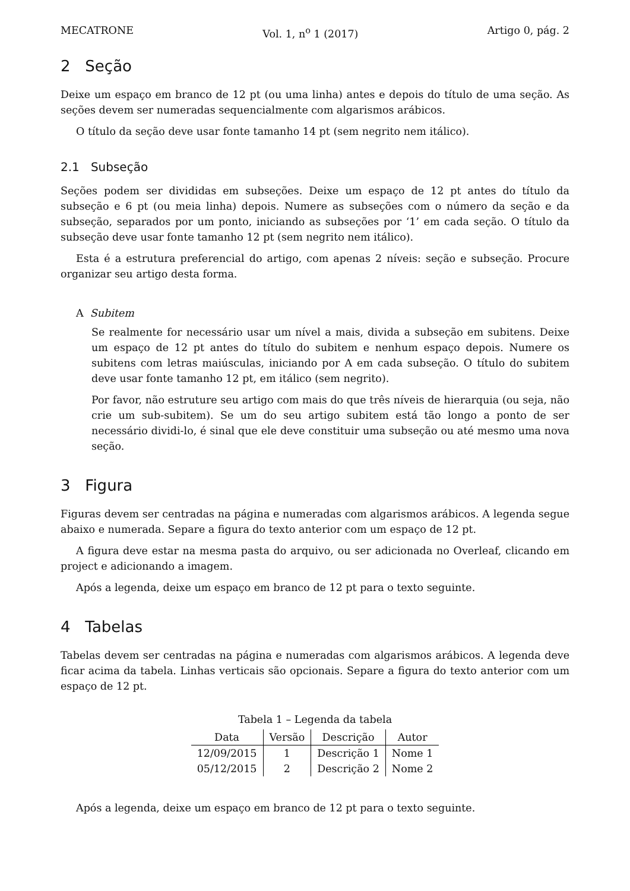MECATRONE Vol. 1, n<sup>o</sup> 1 (2017) Artigo 0, pág. 2
2 Seção
Deixe um espaço em branco de 12 pt (ou uma linha) antes e depois do título de uma seção. As seções devem ser numeradas sequencialmente com algarismos arábicos.
O título da seção deve usar fonte tamanho 14 pt (sem negrito nem itálico).
2.1 Subseção
Seções podem ser divididas em subseções. Deixe um espaço de 12 pt antes do título da subseção e 6 pt (ou meia linha) depois. Numere as subseções com o número da seção e da subseção, separados por um ponto, iniciando as subseções por ‘1’ em cada seção. O título da subseção deve usar fonte tamanho 12 pt (sem negrito nem itálico).
Esta é a estrutura preferencial do artigo, com apenas 2 níveis: seção e subseção. Procure organizar seu artigo desta forma.
A Subitem
Se realmente for necessário usar um nível a mais, divida a subseção em subitens. Deixe um espaço de 12 pt antes do título do subitem e nenhum espaço depois. Numere os subitens com letras maiúsculas, iniciando por A em cada subseção. O título do subitem deve usar fonte tamanho 12 pt, em itálico (sem negrito).
Por favor, não estruture seu artigo com mais do que três níveis de hierarquia (ou seja, não crie um sub-subitem). Se um do seu artigo subitem está tão longo a ponto de ser necessário dividi-lo, é sinal que ele deve constituir uma subseção ou até mesmo uma nova seção.
3 Figura
Figuras devem ser centradas na página e numeradas com algarismos arábicos. A legenda segue abaixo e numerada. Separe a figura do texto anterior com um espaço de 12 pt.
A figura deve estar na mesma pasta do arquivo, ou ser adicionada no Overleaf, clicando em project e adicionando a imagem.
Após a legenda, deixe um espaço em branco de 12 pt para o texto seguinte.
4 Tabelas
Tabelas devem ser centradas na página e numeradas com algarismos arábicos. A legenda deve ficar acima da tabela. Linhas verticais são opcionais. Separe a figura do texto anterior com um espaço de 12 pt.
Tabela 1 – Legenda da tabela
| Data | Versão | Descrição | Autor |
| --- | --- | --- | --- |
| 12/09/2015 | 1 | Descrição 1 | Nome 1 |
| 05/12/2015 | 2 | Descrição 2 | Nome 2 |
Após a legenda, deixe um espaço em branco de 12 pt para o texto seguinte.